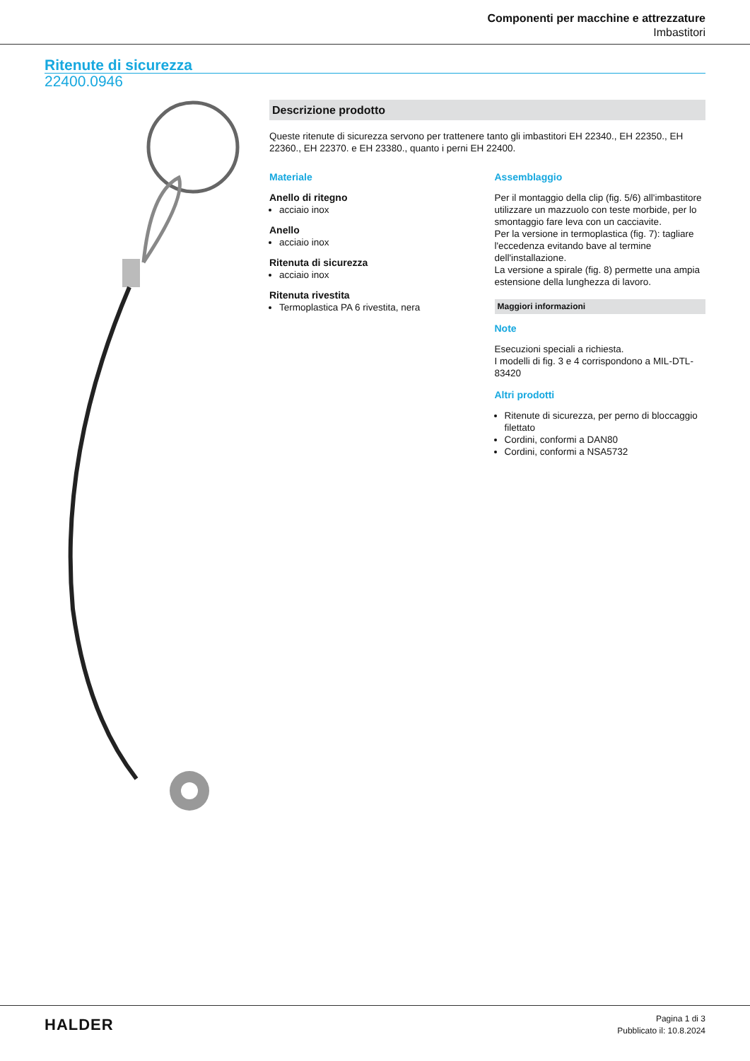Componenti per macchine e attrezzature
Imbastitori
Ritenute di sicurezza
22400.0946
Descrizione prodotto
Queste ritenute di sicurezza servono per trattenere tanto gli imbastitori EH 22340., EH 22350., EH 22360., EH 22370. e EH 23380., quanto i perni EH 22400.
Materiale
Anello di ritegno
acciaio inox
Anello
acciaio inox
Ritenuta di sicurezza
acciaio inox
Ritenuta rivestita
Termoplastica PA 6 rivestita, nera
Assemblaggio
Per il montaggio della clip (fig. 5/6) all'imbastitore utilizzare un mazzuolo con teste morbide, per lo smontaggio fare leva con un cacciavite.
Per la versione in termoplastica (fig. 7): tagliare l'eccedenza evitando bave al termine dell'installazione.
La versione a spirale (fig. 8) permette una ampia estensione della lunghezza di lavoro.
Maggiori informazioni
Note
Esecuzioni speciali a richiesta.
I modelli di fig. 3 e 4 corrispondono a MIL-DTL-83420
Altri prodotti
Ritenute di sicurezza, per perno di bloccaggio filettato
Cordini, conformi a DAN80
Cordini, conformi a NSA5732
HALDER
Pagina 1 di 3
Pubblicato il: 10.8.2024